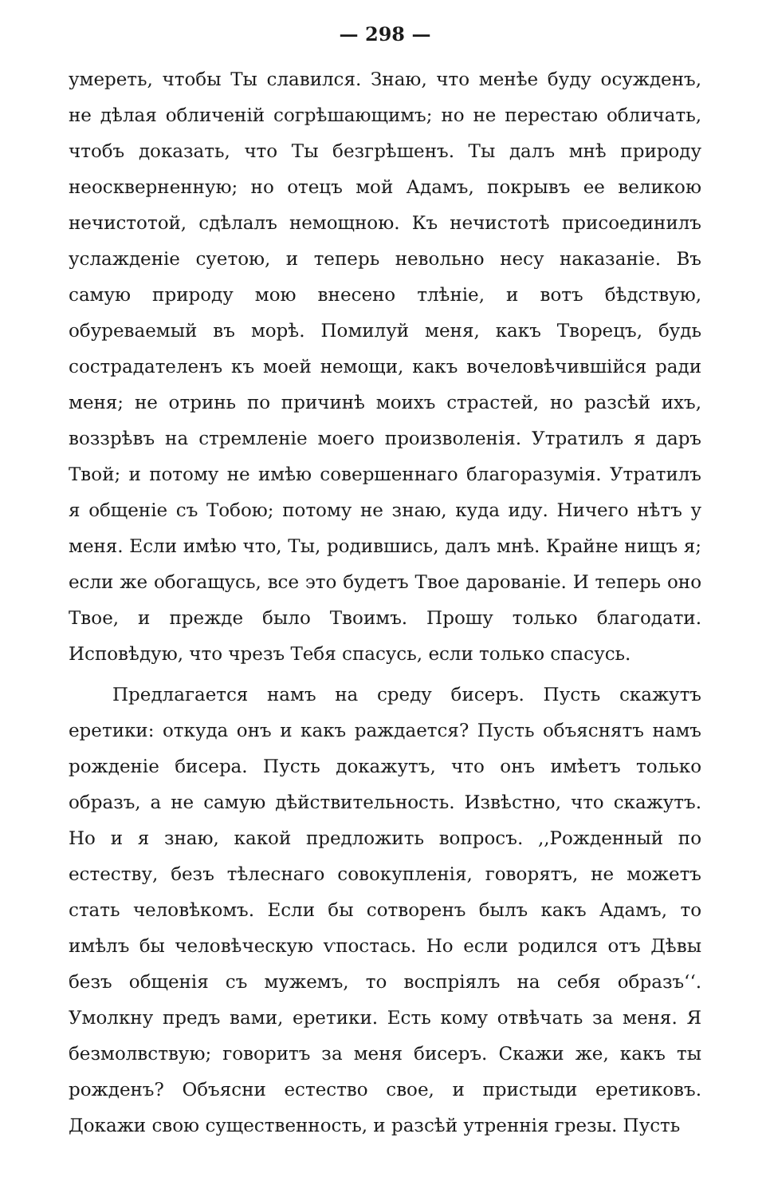— 298 —
умереть, чтобы Ты славился. Знаю, что менѣе буду осужденъ, не дѣлая обличеній согрѣшающимъ; но не перестаю обличать, чтобъ доказать, что Ты безгрѣшенъ. Ты далъ мнѣ природу неоскверненную; но отецъ мой Адамъ, покрывъ ее великою нечистотой, сдѣлалъ немощною. Къ нечистотѣ присоединилъ услажденіе суетою, и теперь невольно несу наказаніе. Въ самую природу мою внесено тлѣніе, и вотъ бѣдствую, обуреваемый въ морѣ. Помилуй меня, какъ Творецъ, будь сострадателенъ къ моей немощи, какъ вочеловѣчившійся ради меня; не отринь по причинѣ моихъ страстей, но разсѣй ихъ, воззрѣвъ на стремленіе моего произволенія. Утратилъ я даръ Твой; и потому не имѣю совершеннаго благоразумія. Утратилъ я общеніе съ Тобою; потому не знаю, куда иду. Ничего нѣтъ у меня. Если имѣю что, Ты, родившись, далъ мнѣ. Крайне нищъ я; если же обогащусь, все это будетъ Твое дарованіе. И теперь оно Твое, и прежде было Твоимъ. Прошу только благодати. Исповѣдую, что чрезъ Тебя спасусь, если только спасусь.
Предлагается намъ на среду бисеръ. Пусть скажутъ еретики: откуда онъ и какъ раждается? Пусть объяснятъ намъ рожденіе бисера. Пусть докажутъ, что онъ имѣетъ только образъ, а не самую дѣйствительность. Извѣстно, что скажутъ. Но и я знаю, какой предложить вопросъ. ,,Рожденный по естеству, безъ тѣлеснаго совокупленія, говорятъ, не можетъ стать человѣкомъ. Если бы сотворенъ былъ какъ Адамъ, то имѣлъ бы человѣческую ѵпостась. Но если родился отъ Дѣвы безъ общенія съ мужемъ, то воспріялъ на себя образъ‘‘. Умолкну предъ вами, еретики. Есть кому отвѣчать за меня. Я безмолвствую; говоритъ за меня бисеръ. Скажи же, какъ ты рожденъ? Объясни естество свое, и пристыди еретиковъ. Докажи свою существенность, и разсѣй утреннія грезы. Пусть